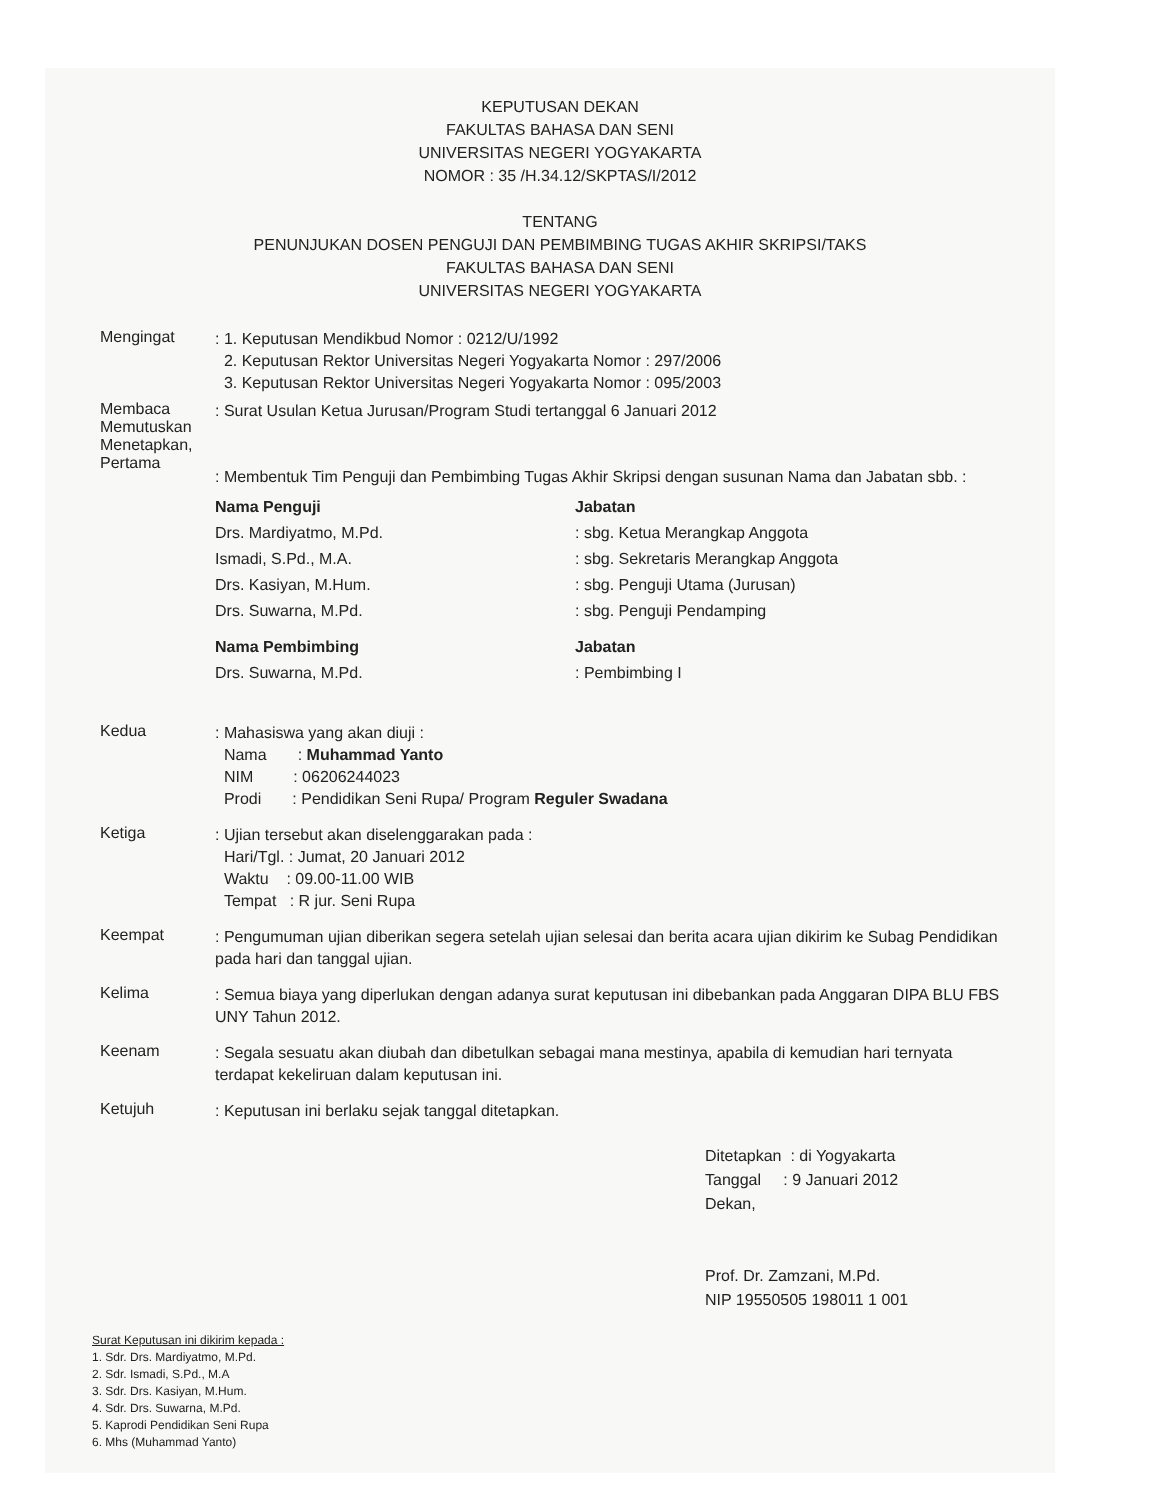KEPUTUSAN DEKAN
FAKULTAS BAHASA DAN SENI
UNIVERSITAS NEGERI YOGYAKARTA
NOMOR : 35 /H.34.12/SKPTAS/I/2012
TENTANG
PENUNJUKAN DOSEN PENGUJI DAN PEMBIMBING TUGAS AKHIR SKRIPSI/TAKS
FAKULTAS BAHASA DAN SENI
UNIVERSITAS NEGERI YOGYAKARTA
Mengingat
: 1. Keputusan Mendikbud Nomor : 0212/U/1992
2. Keputusan Rektor Universitas Negeri Yogyakarta Nomor : 297/2006
3. Keputusan Rektor Universitas Negeri Yogyakarta Nomor : 095/2003
Membaca
Memutuskan
Menetapkan,
Pertama
: Surat Usulan Ketua Jurusan/Program Studi tertanggal 6 Januari 2012
: Membentuk Tim Penguji dan Pembimbing Tugas Akhir Skripsi dengan susunan Nama dan Jabatan sbb. :
Nama Penguji Jabatan
Drs. Mardiyatmo, M.Pd.
Ismadi, S.Pd., M.A.
Drs. Kasiyan, M.Hum.
Drs. Suwarna, M.Pd.
: sbg. Ketua Merangkap Anggota
: sbg. Sekretaris Merangkap Anggota
: sbg. Penguji Utama (Jurusan)
: sbg. Penguji Pendamping
Nama Pembimbing Jabatan
Drs. Suwarna, M.Pd. : Pembimbing I
Kedua
: Mahasiswa yang akan diuji :
Nama : Muhammad Yanto
NIM : 06206244023
Prodi : Pendidikan Seni Rupa/ Program Reguler Swadana
Ketiga
: Ujian tersebut akan diselenggarakan pada :
Hari/Tgl. : Jumat, 20 Januari 2012
Waktu : 09.00-11.00 WIB
Tempat : R jur. Seni Rupa
Keempat
: Pengumuman ujian diberikan segera setelah ujian selesai dan berita acara ujian dikirim ke Subag Pendidikan pada hari dan tanggal ujian.
Kelima
: Semua biaya yang diperlukan dengan adanya surat keputusan ini dibebankan pada Anggaran DIPA BLU FBS UNY Tahun 2012.
Keenam
: Segala sesuatu akan diubah dan dibetulkan sebagai mana mestinya, apabila di kemudian hari ternyata terdapat kekeliruan dalam keputusan ini.
Ketujuh
: Keputusan ini berlaku sejak tanggal ditetapkan.
Ditetapkan : di Yogyakarta
Tanggal : 9 Januari 2012
Dekan,
Prof. Dr. Zamzani, M.Pd.
NIP 19550505 198011 1 001
Surat Keputusan ini dikirim kepada :
1. Sdr. Drs. Mardiyatmo, M.Pd.
2. Sdr. Ismadi, S.Pd., M.A
3. Sdr. Drs. Kasiyan, M.Hum.
4. Sdr. Drs. Suwarna, M.Pd.
5. Kaprodi Pendidikan Seni Rupa
6. Mhs (Muhammad Yanto)